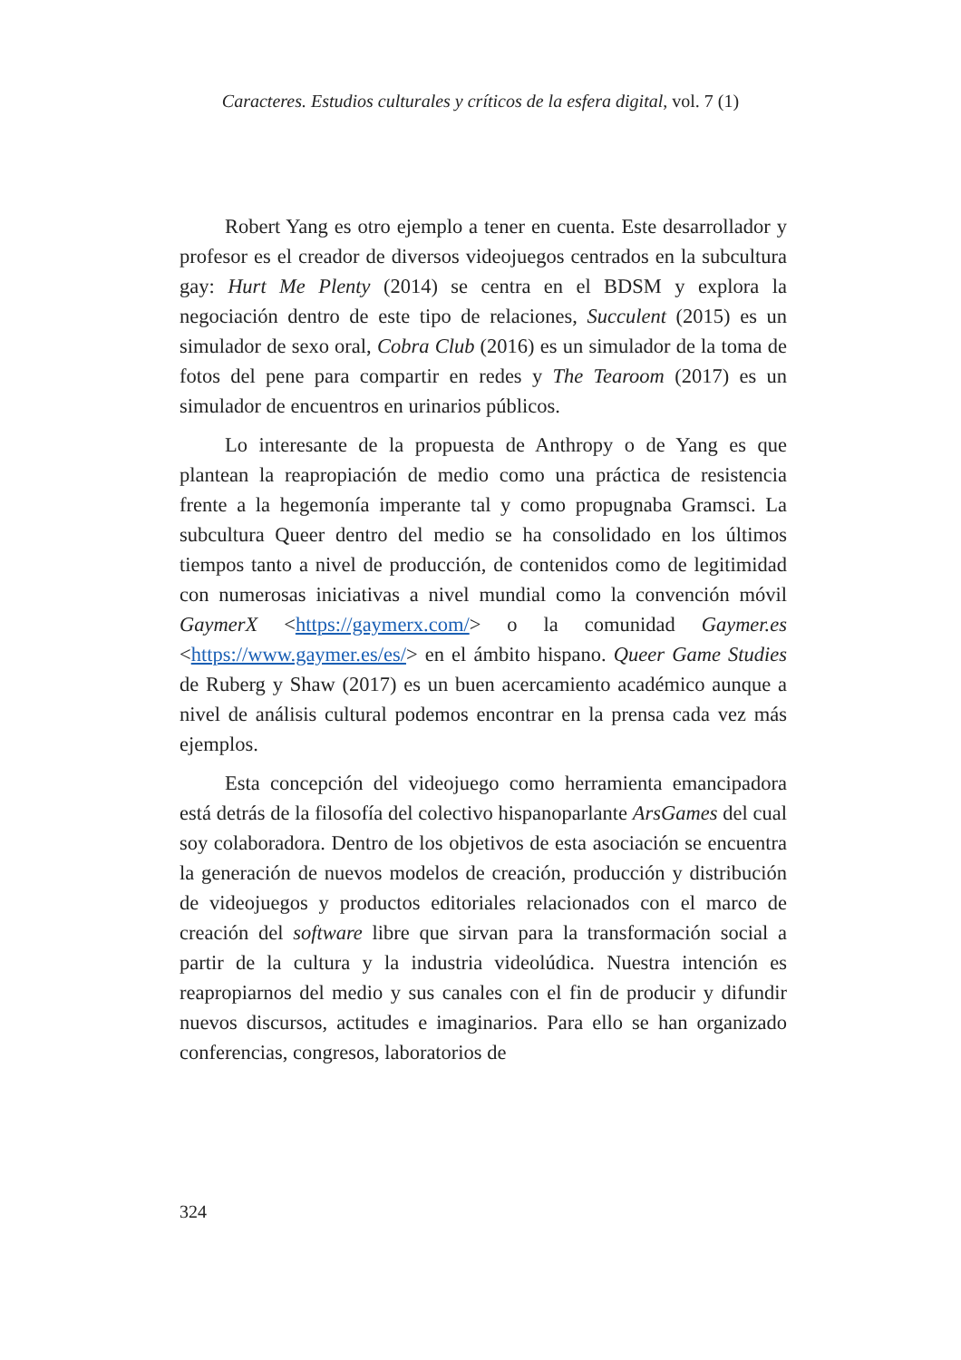Caracteres. Estudios culturales y críticos de la esfera digital, vol. 7 (1)
Robert Yang es otro ejemplo a tener en cuenta. Este desarrollador y profesor es el creador de diversos videojuegos centrados en la subcultura gay: Hurt Me Plenty (2014) se centra en el BDSM y explora la negociación dentro de este tipo de relaciones, Succulent (2015) es un simulador de sexo oral, Cobra Club (2016) es un simulador de la toma de fotos del pene para compartir en redes y The Tearoom (2017) es un simulador de encuentros en urinarios públicos.
Lo interesante de la propuesta de Anthropy o de Yang es que plantean la reapropiación de medio como una práctica de resistencia frente a la hegemonía imperante tal y como propugnaba Gramsci. La subcultura Queer dentro del medio se ha consolidado en los últimos tiempos tanto a nivel de producción, de contenidos como de legitimidad con numerosas iniciativas a nivel mundial como la convención móvil GaymerX <https://gaymerx.com/> o la comunidad Gaymer.es <https://www.gaymer.es/es/> en el ámbito hispano. Queer Game Studies de Ruberg y Shaw (2017) es un buen acercamiento académico aunque a nivel de análisis cultural podemos encontrar en la prensa cada vez más ejemplos.
Esta concepción del videojuego como herramienta emancipadora está detrás de la filosofía del colectivo hispanoparlante ArsGames del cual soy colaboradora. Dentro de los objetivos de esta asociación se encuentra la generación de nuevos modelos de creación, producción y distribución de videojuegos y productos editoriales relacionados con el marco de creación del software libre que sirvan para la transformación social a partir de la cultura y la industria videolúdica. Nuestra intención es reapropiarnos del medio y sus canales con el fin de producir y difundir nuevos discursos, actitudes e imaginarios. Para ello se han organizado conferencias, congresos, laboratorios de
324